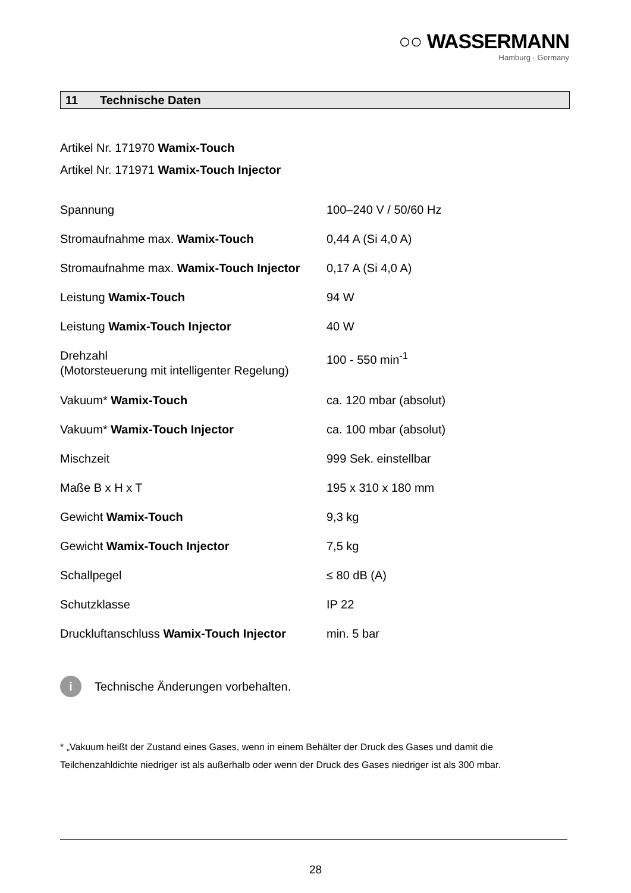○○ WASSERMANN
Hamburg · Germany
11 Technische Daten
Artikel Nr. 171970 Wamix-Touch
Artikel Nr. 171971 Wamix-Touch Injector
| Spannung | 100–240 V / 50/60 Hz |
| Stromaufnahme max. Wamix-Touch | 0,44 A (Si 4,0 A) |
| Stromaufnahme max. Wamix-Touch Injector | 0,17 A (Si 4,0 A) |
| Leistung Wamix-Touch | 94 W |
| Leistung Wamix-Touch Injector | 40 W |
| Drehzahl (Motorsteuerung mit intelligenter Regelung) | 100 - 550 min<sup>-1</sup> |
| Vakuum* Wamix-Touch | ca. 120 mbar (absolut) |
| Vakuum* Wamix-Touch Injector | ca. 100 mbar (absolut) |
| Mischzeit | 999 Sek. einstellbar |
| Maße B x H x T | 195 x 310 x 180 mm |
| Gewicht Wamix-Touch | 9,3 kg |
| Gewicht Wamix-Touch Injector | 7,5 kg |
| Schallpegel | ≤ 80 dB (A) |
| Schutzklasse | IP 22 |
| Druckluftanschluss Wamix-Touch Injector | min. 5 bar |
i
Technische Änderungen vorbehalten.
* „Vakuum heißt der Zustand eines Gases, wenn in einem Behälter der Druck des Gases und damit die Teilchenzahldichte niedriger ist als außerhalb oder wenn der Druck des Gases niedriger ist als 300 mbar.
28